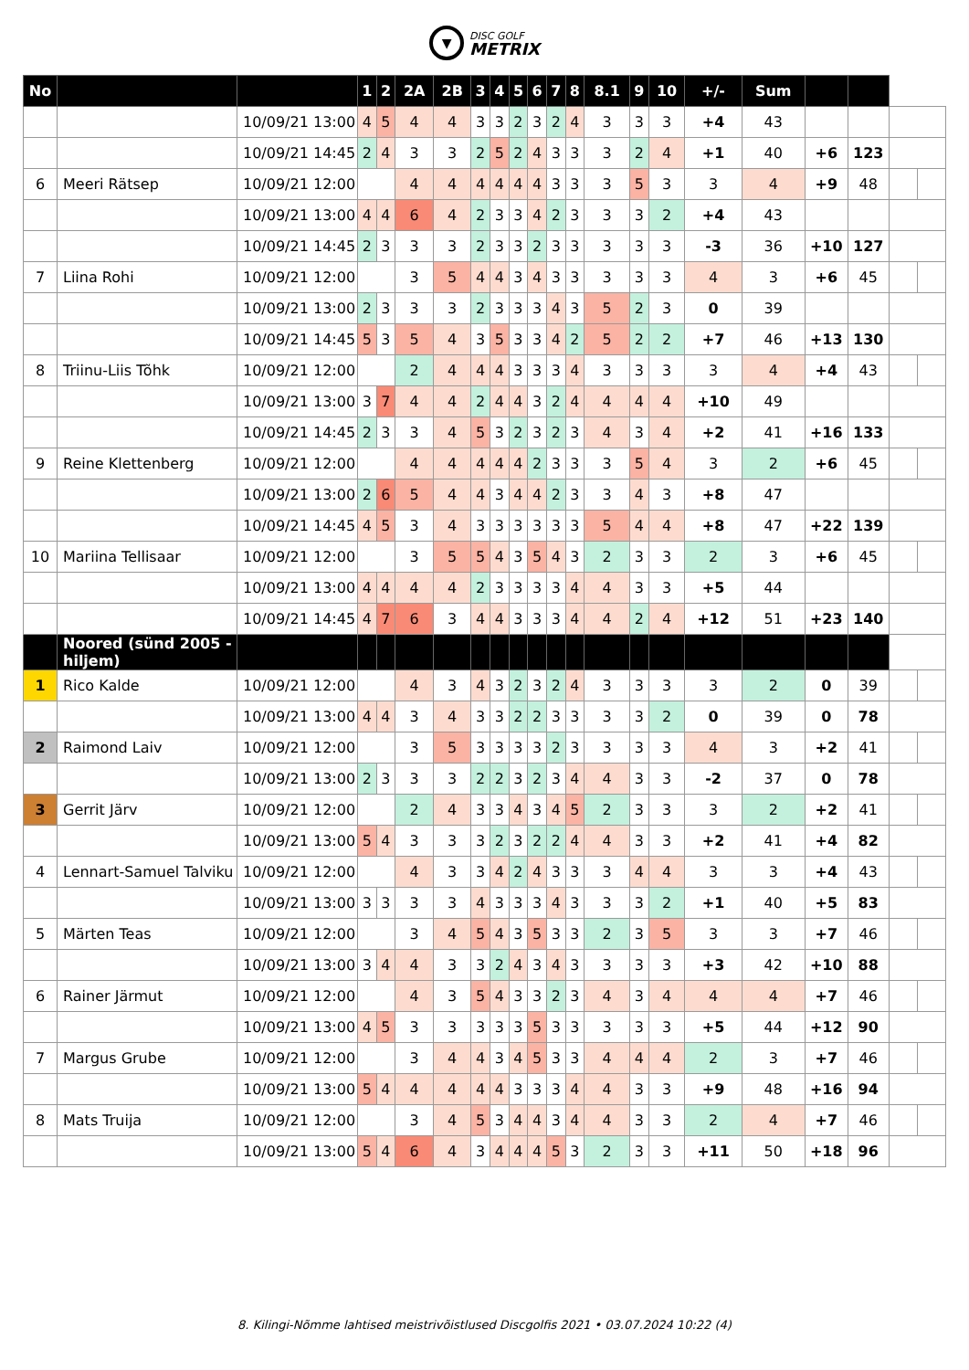▼
DISC GOLF
METRIX
| No | | | 1 | 2 | 2A | 2B | 3 | 4 | 5 | 6 | 7 | 8 | 8.1 | 9 | 10 | +/- | Sum | | | | |
| | | 10/09/21 13:00 | 4 | 5 | 4 | 4 | 3 | 3 | 2 | 3 | 2 | 4 | 3 | 3 | 3 | +4 | 43 | | | | |
| | | 10/09/21 14:45 | 2 | 4 | 3 | 3 | 2 | 5 | 2 | 4 | 3 | 3 | 3 | 2 | 4 | +1 | 40 | +6 | 123 | | |
| 6 | Meeri Rätsep | 10/09/21 12:00 | | | 4 | 4 | 4 | 4 | 4 | 4 | 3 | 3 | 3 | 5 | 3 | 3 | 4 | +9 | 48 | | |
| | | 10/09/21 13:00 | 4 | 4 | 6 | 4 | 2 | 3 | 3 | 4 | 2 | 3 | 3 | 3 | 2 | +4 | 43 | | | | |
| | | 10/09/21 14:45 | 2 | 3 | 3 | 3 | 2 | 3 | 3 | 2 | 3 | 3 | 3 | 3 | 3 | -3 | 36 | +10 | 127 | | |
| 7 | Liina Rohi | 10/09/21 12:00 | | | 3 | 5 | 4 | 4 | 3 | 4 | 3 | 3 | 3 | 3 | 3 | 4 | 3 | +6 | 45 | | |
| | | 10/09/21 13:00 | 2 | 3 | 3 | 3 | 2 | 3 | 3 | 3 | 4 | 3 | 5 | 2 | 3 | 0 | 39 | | | | |
| | | 10/09/21 14:45 | 5 | 3 | 5 | 4 | 3 | 5 | 3 | 3 | 4 | 2 | 5 | 2 | 2 | +7 | 46 | +13 | 130 | | |
| 8 | Triinu-Liis Tõhk | 10/09/21 12:00 | | | 2 | 4 | 4 | 4 | 3 | 3 | 3 | 4 | 3 | 3 | 3 | 3 | 4 | +4 | 43 | | |
| | | 10/09/21 13:00 | 3 | 7 | 4 | 4 | 2 | 4 | 4 | 3 | 2 | 4 | 4 | 4 | 4 | +10 | 49 | | | | |
| | | 10/09/21 14:45 | 2 | 3 | 3 | 4 | 5 | 3 | 2 | 3 | 2 | 3 | 4 | 3 | 4 | +2 | 41 | +16 | 133 | | |
| 9 | Reine Klettenberg | 10/09/21 12:00 | | | 4 | 4 | 4 | 4 | 4 | 2 | 3 | 3 | 3 | 5 | 4 | 3 | 2 | +6 | 45 | | |
| | | 10/09/21 13:00 | 2 | 6 | 5 | 4 | 4 | 3 | 4 | 4 | 2 | 3 | 3 | 4 | 3 | +8 | 47 | | | | |
| | | 10/09/21 14:45 | 4 | 5 | 3 | 4 | 3 | 3 | 3 | 3 | 3 | 3 | 5 | 4 | 4 | +8 | 47 | +22 | 139 | | |
| 10 | Mariina Tellisaar | 10/09/21 12:00 | | | 3 | 5 | 5 | 4 | 3 | 5 | 4 | 3 | 2 | 3 | 3 | 2 | 3 | +6 | 45 | | |
| | | 10/09/21 13:00 | 4 | 4 | 4 | 4 | 2 | 3 | 3 | 3 | 3 | 4 | 4 | 3 | 3 | +5 | 44 | | | | |
| | | 10/09/21 14:45 | 4 | 7 | 6 | 3 | 4 | 4 | 3 | 3 | 3 | 4 | 4 | 2 | 4 | +12 | 51 | +23 | 140 | | |
| | Noored (sünd 2005 - hiljem) | | | | | | | | | | | | | | | | | | | | |
| 1 | Rico Kalde | 10/09/21 12:00 | | | 4 | 3 | 4 | 3 | 2 | 3 | 2 | 4 | 3 | 3 | 3 | 3 | 2 | 0 | 39 | | |
| | | 10/09/21 13:00 | 4 | 4 | 3 | 4 | 3 | 3 | 2 | 2 | 3 | 3 | 3 | 3 | 2 | 0 | 39 | 0 | 78 | | |
| 2 | Raimond Laiv | 10/09/21 12:00 | | | 3 | 5 | 3 | 3 | 3 | 3 | 2 | 3 | 3 | 3 | 3 | 4 | 3 | +2 | 41 | | |
| | | 10/09/21 13:00 | 2 | 3 | 3 | 3 | 2 | 2 | 3 | 2 | 3 | 4 | 4 | 3 | 3 | -2 | 37 | 0 | 78 | | |
| 3 | Gerrit Järv | 10/09/21 12:00 | | | 2 | 4 | 3 | 3 | 4 | 3 | 4 | 5 | 2 | 3 | 3 | 3 | 2 | +2 | 41 | | |
| | | 10/09/21 13:00 | 5 | 4 | 3 | 3 | 3 | 2 | 3 | 2 | 2 | 4 | 4 | 3 | 3 | +2 | 41 | +4 | 82 | | |
| 4 | Lennart-Samuel Talviku | 10/09/21 12:00 | | | 4 | 3 | 3 | 4 | 2 | 4 | 3 | 3 | 3 | 4 | 4 | 3 | 3 | +4 | 43 | | |
| | | 10/09/21 13:00 | 3 | 3 | 3 | 3 | 4 | 3 | 3 | 3 | 4 | 3 | 3 | 3 | 2 | +1 | 40 | +5 | 83 | | |
| 5 | Märten Teas | 10/09/21 12:00 | | | 3 | 4 | 5 | 4 | 3 | 5 | 3 | 3 | 2 | 3 | 5 | 3 | 3 | +7 | 46 | | |
| | | 10/09/21 13:00 | 3 | 4 | 4 | 3 | 3 | 2 | 4 | 3 | 4 | 3 | 3 | 3 | 3 | +3 | 42 | +10 | 88 | | |
| 6 | Rainer Järmut | 10/09/21 12:00 | | | 4 | 3 | 5 | 4 | 3 | 3 | 2 | 3 | 4 | 3 | 4 | 4 | 4 | +7 | 46 | | |
| | | 10/09/21 13:00 | 4 | 5 | 3 | 3 | 3 | 3 | 3 | 5 | 3 | 3 | 3 | 3 | 3 | +5 | 44 | +12 | 90 | | |
| 7 | Margus Grube | 10/09/21 12:00 | | | 3 | 4 | 4 | 3 | 4 | 5 | 3 | 3 | 4 | 4 | 4 | 2 | 3 | +7 | 46 | | |
| | | 10/09/21 13:00 | 5 | 4 | 4 | 4 | 4 | 4 | 3 | 3 | 3 | 4 | 4 | 3 | 3 | +9 | 48 | +16 | 94 | | |
| 8 | Mats Truija | 10/09/21 12:00 | | | 3 | 4 | 5 | 3 | 4 | 4 | 3 | 4 | 4 | 3 | 3 | 2 | 4 | +7 | 46 | | |
| | | 10/09/21 13:00 | 5 | 4 | 6 | 4 | 3 | 4 | 4 | 4 | 5 | 3 | 2 | 3 | 3 | +11 | 50 | +18 | 96 | | |
8. Kilingi-Nõmme lahtised meistrivõistlused Discgolfis 2021 • 03.07.2024 10:22 (4)